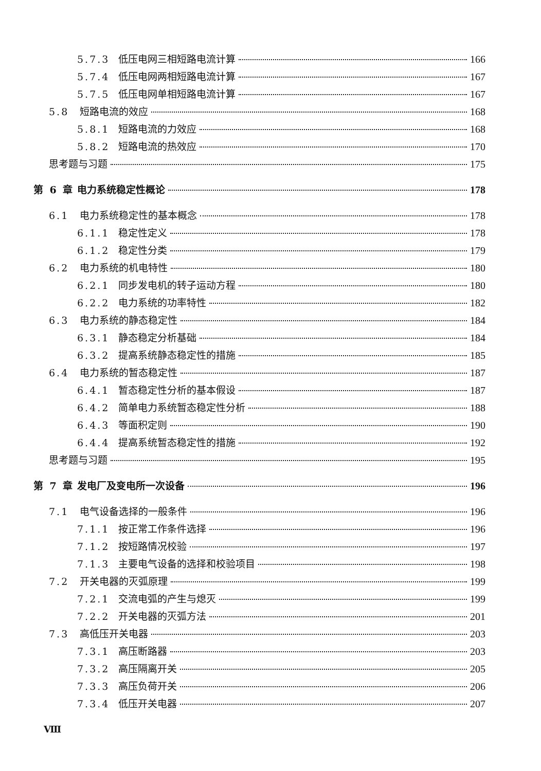5.7.3 低压电网三相短路电流计算 166
5.7.4 低压电网两相短路电流计算 167
5.7.5 低压电网单相短路电流计算 167
5.8 短路电流的效应 168
5.8.1 短路电流的力效应 168
5.8.2 短路电流的热效应 170
思考题与习题 175
第 6 章 电力系统稳定性概论 178
6.1 电力系统稳定性的基本概念 178
6.1.1 稳定性定义 178
6.1.2 稳定性分类 179
6.2 电力系统的机电特性 180
6.2.1 同步发电机的转子运动方程 180
6.2.2 电力系统的功率特性 182
6.3 电力系统的静态稳定性 184
6.3.1 静态稳定分析基础 184
6.3.2 提高系统静态稳定性的措施 185
6.4 电力系统的暂态稳定性 187
6.4.1 暂态稳定性分析的基本假设 187
6.4.2 简单电力系统暂态稳定性分析 188
6.4.3 等面积定则 190
6.4.4 提高系统暂态稳定性的措施 192
思考题与习题 195
第 7 章 发电厂及变电所一次设备 196
7.1 电气设备选择的一般条件 196
7.1.1 按正常工作条件选择 196
7.1.2 按短路情况校验 197
7.1.3 主要电气设备的选择和校验项目 198
7.2 开关电器的灭弧原理 199
7.2.1 交流电弧的产生与熄灭 199
7.2.2 开关电器的灭弧方法 201
7.3 高低压开关电器 203
7.3.1 高压断路器 203
7.3.2 高压隔离开关 205
7.3.3 高压负荷开关 206
7.3.4 低压开关电器 207
Ⅷ